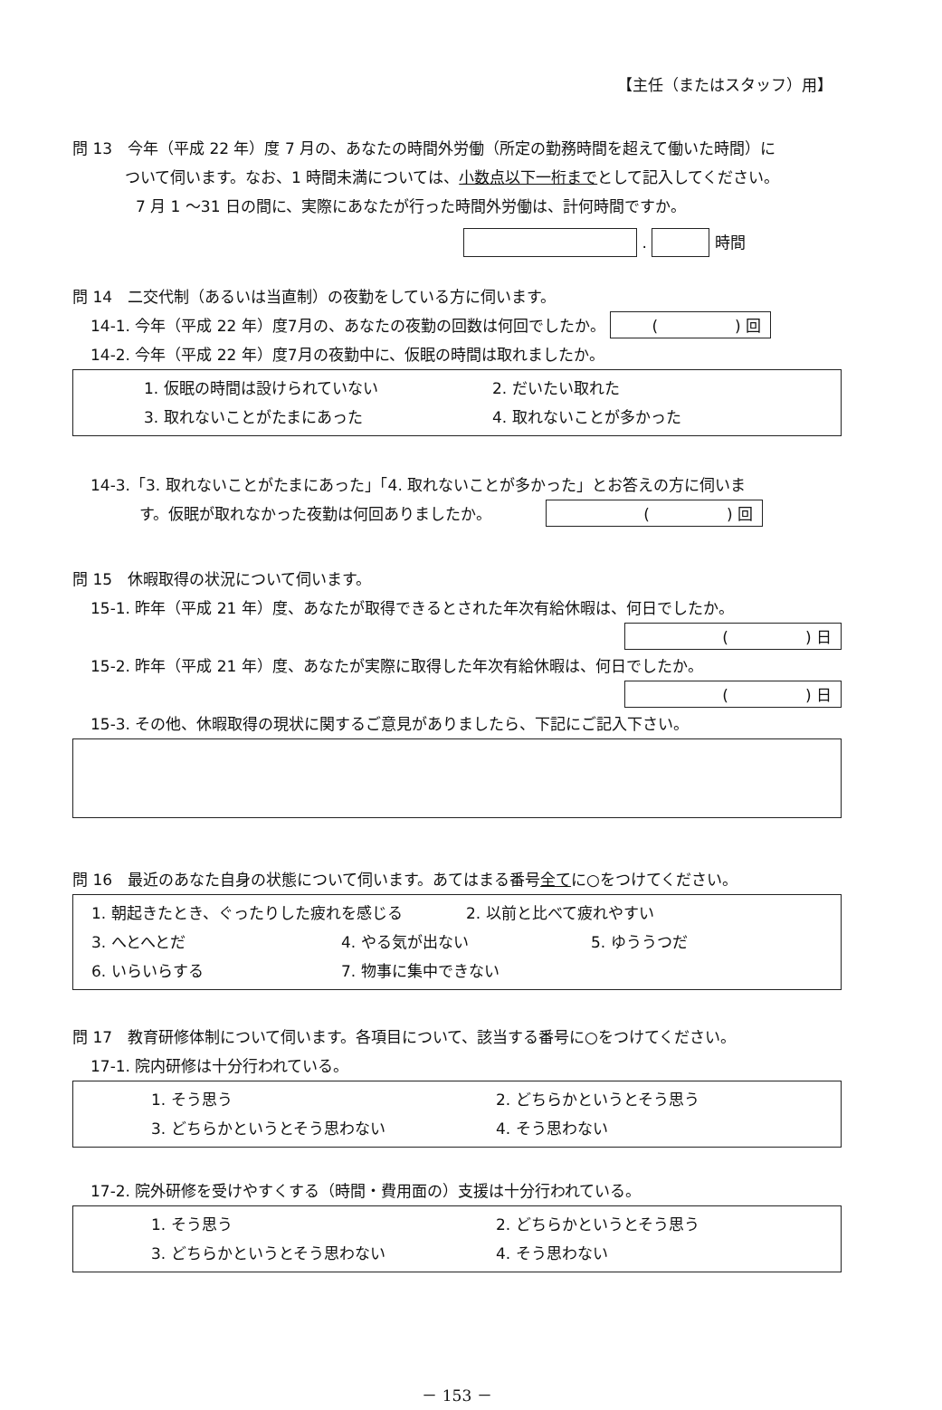【主任（またはスタッフ）用】
問 13　今年（平成 22 年）度 7 月の、あなたの時間外労働（所定の勤務時間を超えて働いた時間）に
ついて伺います。なお、1 時間未満については、小数点以下一桁までとして記入してください。
7 月 1 ～31 日の間に、実際にあなたが行った時間外労働は、計何時間ですか。
. 時間
問 14　二交代制（あるいは当直制）の夜勤をしている方に伺います。
14-1. 今年（平成 22 年）度7月の、あなたの夜勤の回数は何回でしたか。 (　　　　　) 回
14-2. 今年（平成 22 年）度7月の夜勤中に、仮眠の時間は取れましたか。
1. 仮眠の時間は設けられていない 2. だいたい取れた
3. 取れないことがたまにあった 4. 取れないことが多かった
14-3.「3. 取れないことがたまにあった」「4. 取れないことが多かった」とお答えの方に伺いま
す。仮眠が取れなかった夜勤は何回ありましたか。　　　　(　　　　　) 回
問 15　休暇取得の状況について伺います。
15-1. 昨年（平成 21 年）度、あなたが取得できるとされた年次有給休暇は、何日でしたか。
(　　　　　) 日
15-2. 昨年（平成 21 年）度、あなたが実際に取得した年次有給休暇は、何日でしたか。
(　　　　　) 日
15-3. その他、休暇取得の現状に関するご意見がありましたら、下記にご記入下さい。
問 16　最近のあなた自身の状態について伺います。あてはまる番号全てに○をつけてください。
1. 朝起きたとき、ぐったりした疲れを感じる 2. 以前と比べて疲れやすい
3. へとへとだ 4. やる気が出ない 5. ゆううつだ
6. いらいらする 7. 物事に集中できない
問 17　教育研修体制について伺います。各項目について、該当する番号に○をつけてください。
17-1. 院内研修は十分行われている。
1. そう思う 2. どちらかというとそう思う
3. どちらかというとそう思わない 4. そう思わない
17-2. 院外研修を受けやすくする（時間・費用面の）支援は十分行われている。
1. そう思う 2. どちらかというとそう思う
3. どちらかというとそう思わない 4. そう思わない
－ 153 －